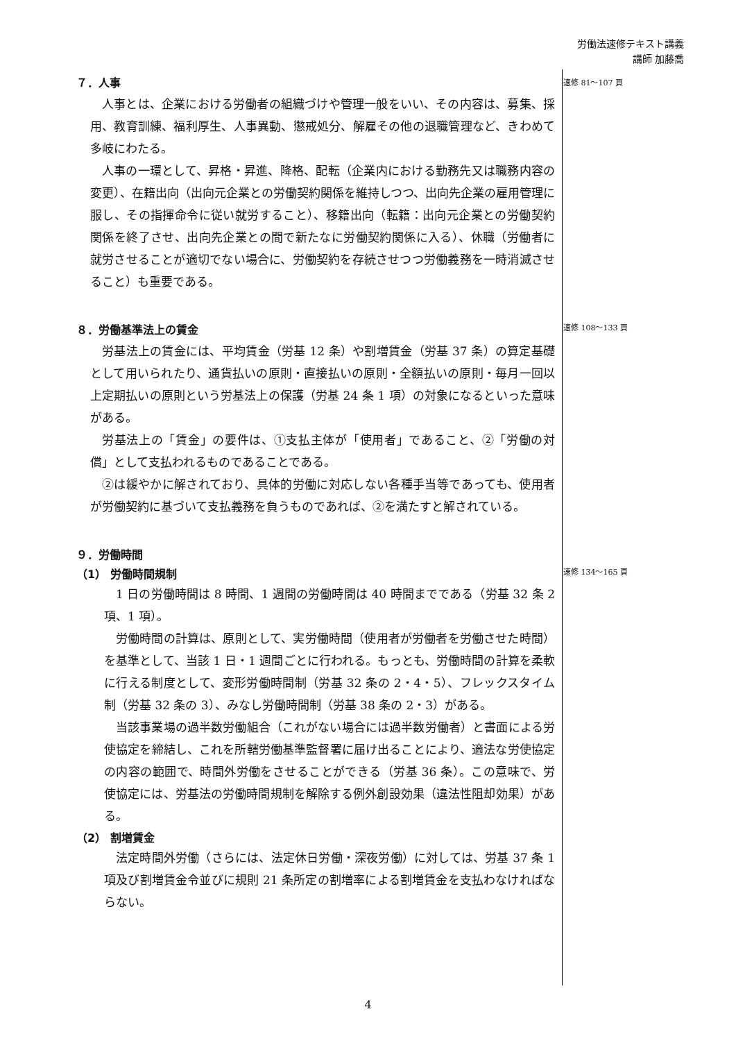労働法速修テキスト講義
講師 加藤喬
速修 81～107 頁
速修 108～133 頁
速修 134～165 頁
７．人事
人事とは、企業における労働者の組織づけや管理一般をいい、その内容は、募集、採用、教育訓練、福利厚生、人事異動、懲戒処分、解雇その他の退職管理など、きわめて多岐にわたる。
人事の一環として、昇格・昇進、降格、配転（企業内における勤務先又は職務内容の変更）、在籍出向（出向元企業との労働契約関係を維持しつつ、出向先企業の雇用管理に服し、その指揮命令に従い就労すること）、移籍出向（転籍：出向元企業との労働契約関係を終了させ、出向先企業との間で新たなに労働契約関係に入る）、休職（労働者に就労させることが適切でない場合に、労働契約を存続させつつ労働義務を一時消滅させること）も重要である。
８．労働基準法上の賃金
労基法上の賃金には、平均賃金（労基 12 条）や割増賃金（労基 37 条）の算定基礎として用いられたり、通貨払いの原則・直接払いの原則・全額払いの原則・毎月一回以上定期払いの原則という労基法上の保護（労基 24 条 1 項）の対象になるといった意味がある。
労基法上の「賃金」の要件は、①支払主体が「使用者」であること、②「労働の対償」として支払われるものであることである。
②は緩やかに解されており、具体的労働に対応しない各種手当等であっても、使用者が労働契約に基づいて支払義務を負うものであれば、②を満たすと解されている。
９．労働時間
（1） 労働時間規制
1 日の労働時間は 8 時間、1 週間の労働時間は 40 時間までである（労基 32 条 2 項、1 項）。
労働時間の計算は、原則として、実労働時間（使用者が労働者を労働させた時間）を基準として、当該 1 日・1 週間ごとに行われる。もっとも、労働時間の計算を柔軟に行える制度として、変形労働時間制（労基 32 条の 2・4・5）、フレックスタイム制（労基 32 条の 3）、みなし労働時間制（労基 38 条の 2・3）がある。
当該事業場の過半数労働組合（これがない場合には過半数労働者）と書面による労使協定を締結し、これを所轄労働基準監督署に届け出ることにより、適法な労使協定の内容の範囲で、時間外労働をさせることができる（労基 36 条）。この意味で、労使協定には、労基法の労働時間規制を解除する例外創設効果（違法性阻却効果）がある。
（2） 割増賃金
法定時間外労働（さらには、法定休日労働・深夜労働）に対しては、労基 37 条 1 項及び割増賃金令並びに規則 21 条所定の割増率による割増賃金を支払わなければならない。
4